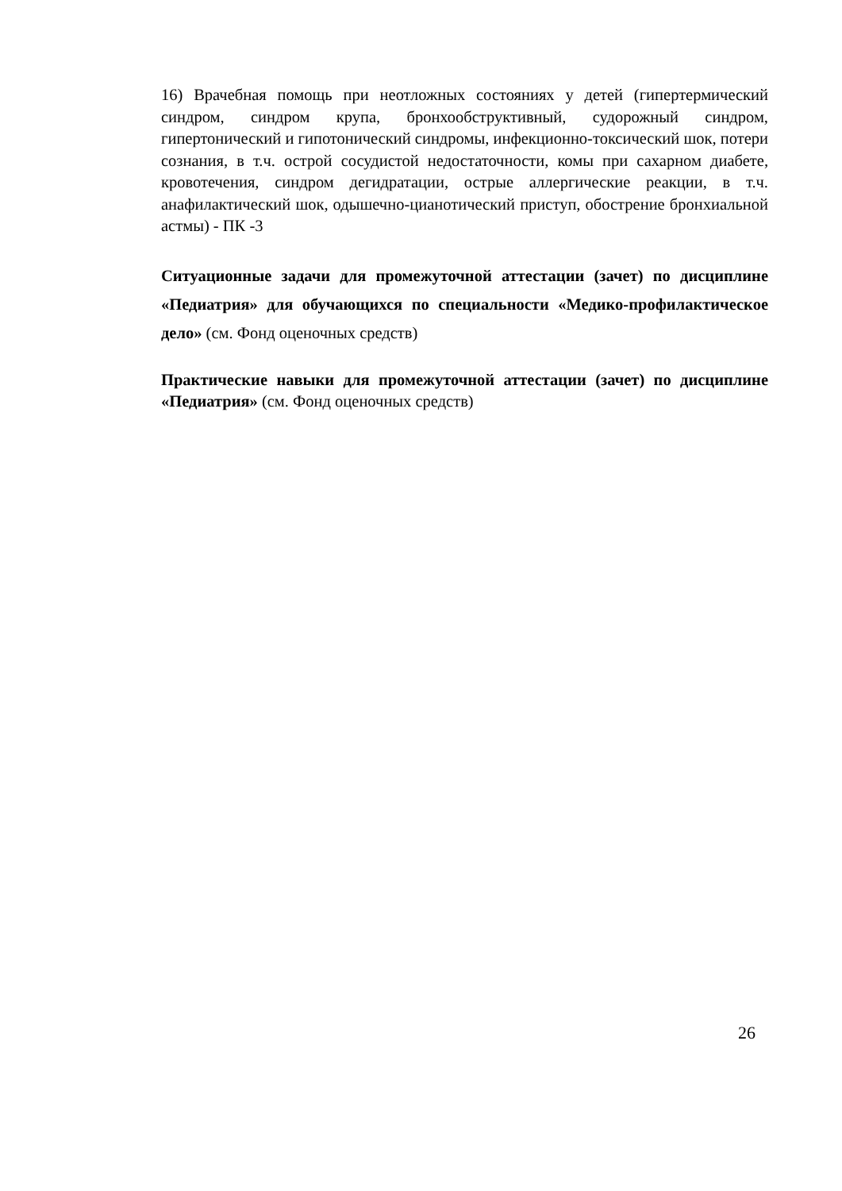16) Врачебная помощь при неотложных состояниях у детей (гипертермический синдром, синдром крупа, бронхообструктивный, судорожный синдром, гипертонический и гипотонический синдромы, инфекционно-токсический шок, потери сознания, в т.ч. острой сосудистой недостаточности, комы при сахарном диабете, кровотечения, синдром дегидратации, острые аллергические реакции, в т.ч. анафилактический шок, одышечно-цианотический приступ, обострение бронхиальной астмы) - ПК -3
Ситуационные задачи для промежуточной аттестации (зачет) по дисциплине «Педиатрия» для обучающихся по специальности «Медико-профилактическое дело» (см. Фонд оценочных средств)
Практические навыки для промежуточной аттестации (зачет) по дисциплине «Педиатрия» (см. Фонд оценочных средств)
26